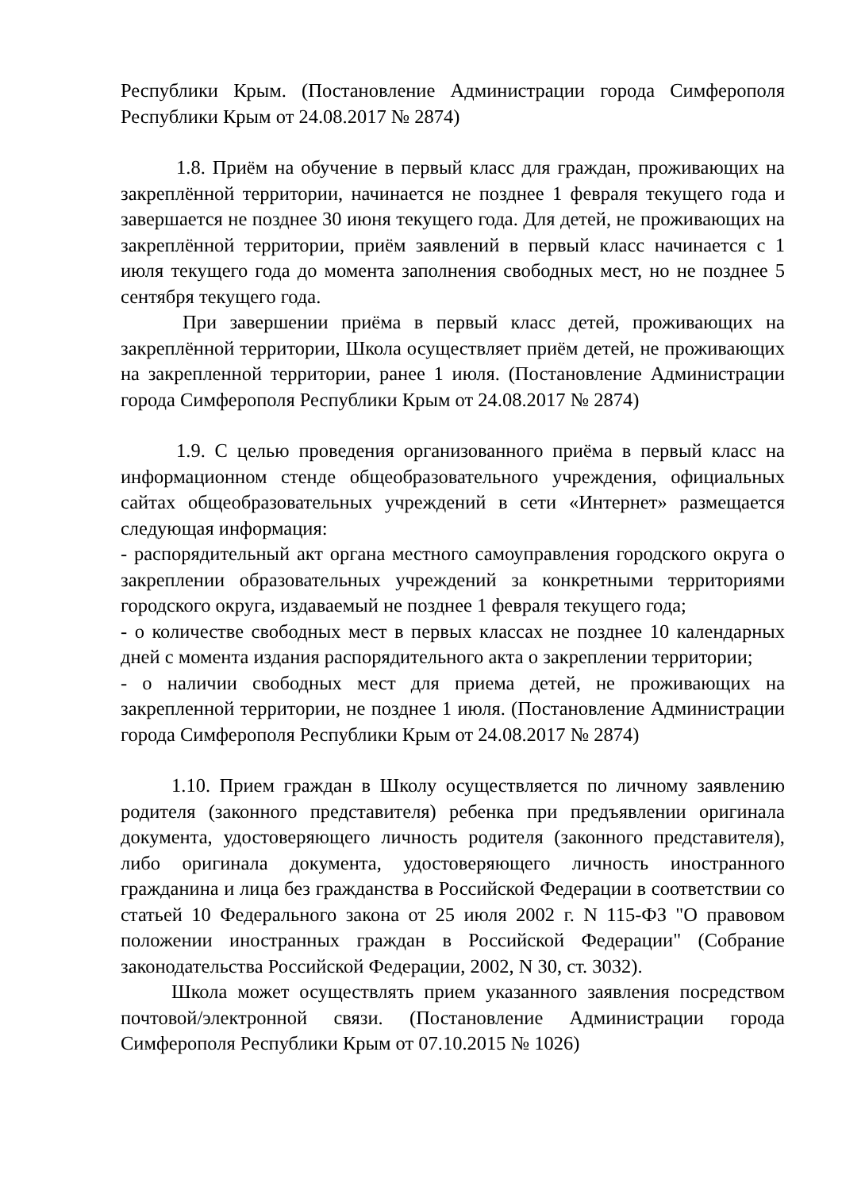Республики Крым. (Постановление Администрации города Симферополя Республики Крым от 24.08.2017 № 2874)
1.8. Приём на обучение в первый класс для граждан, проживающих на закреплённой территории, начинается не позднее 1 февраля текущего года и завершается не позднее 30 июня текущего года. Для детей, не проживающих на закреплённой территории, приём заявлений в первый класс начинается с 1 июля текущего года до момента заполнения свободных мест, но не позднее 5 сентября текущего года.
При завершении приёма в первый класс детей, проживающих на закреплённой территории, Школа осуществляет приём детей, не проживающих на закрепленной территории, ранее 1 июля. (Постановление Администрации города Симферополя Республики Крым от 24.08.2017 № 2874)
1.9. С целью проведения организованного приёма в первый класс на информационном стенде общеобразовательного учреждения, официальных сайтах общеобразовательных учреждений в сети «Интернет» размещается следующая информация:
- распорядительный акт органа местного самоуправления городского округа о закреплении образовательных учреждений за конкретными территориями городского округа, издаваемый не позднее 1 февраля текущего года;
- о количестве свободных мест в первых классах не позднее 10 календарных дней с момента издания распорядительного акта о закреплении территории;
- о наличии свободных мест для приема детей, не проживающих на закрепленной территории, не позднее 1 июля. (Постановление Администрации города Симферополя Республики Крым от 24.08.2017 № 2874)
1.10. Прием граждан в Школу осуществляется по личному заявлению родителя (законного представителя) ребенка при предъявлении оригинала документа, удостоверяющего личность родителя (законного представителя), либо оригинала документа, удостоверяющего личность иностранного гражданина и лица без гражданства в Российской Федерации в соответствии со статьей 10 Федерального закона от 25 июля 2002 г. N 115-ФЗ "О правовом положении иностранных граждан в Российской Федерации" (Собрание законодательства Российской Федерации, 2002, N 30, ст. 3032).
Школа может осуществлять прием указанного заявления посредством почтовой/электронной связи. (Постановление Администрации города Симферополя Республики Крым от 07.10.2015 № 1026)